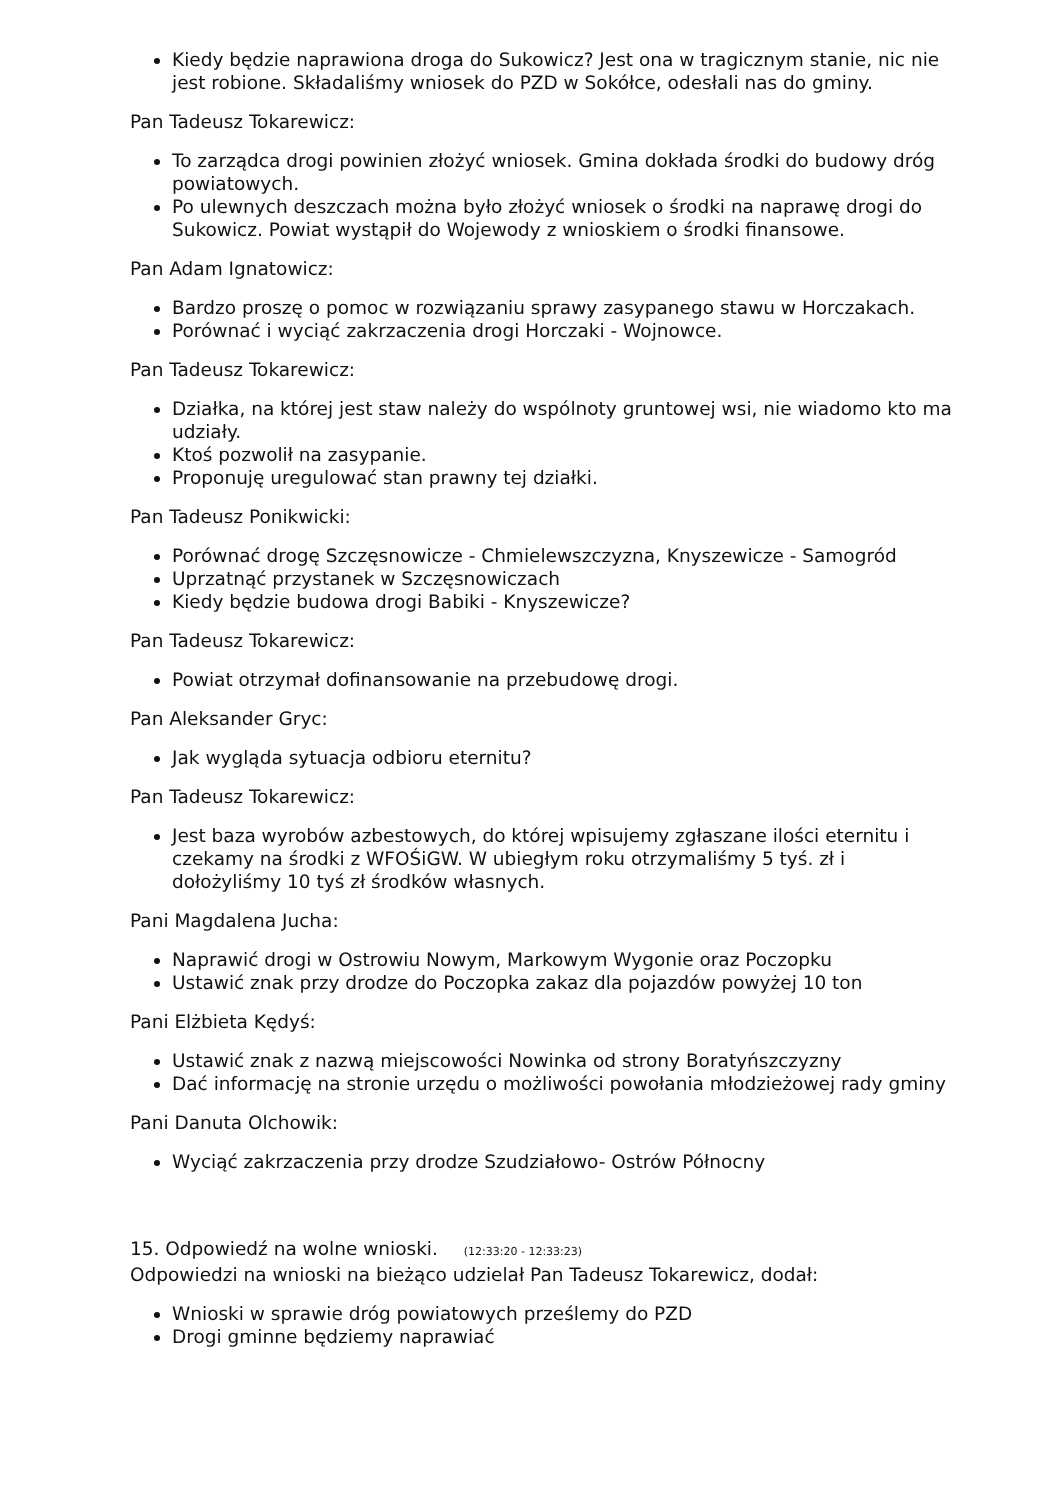Kiedy będzie naprawiona droga do Sukowicz? Jest ona w tragicznym stanie, nic nie jest robione. Składaliśmy wniosek do PZD w Sokółce, odesłali nas do gminy.
Pan Tadeusz Tokarewicz:
To zarządca drogi powinien złożyć wniosek. Gmina dokłada środki do budowy dróg powiatowych.
Po ulewnych deszczach można było złożyć wniosek o środki na naprawę drogi do Sukowicz. Powiat wystąpił do Wojewody z wnioskiem o środki finansowe.
Pan Adam Ignatowicz:
Bardzo proszę o pomoc w rozwiązaniu sprawy zasypanego stawu w Horczakach.
Porównać i wyciąć zakrzaczenia drogi Horczaki - Wojnowce.
Pan Tadeusz Tokarewicz:
Działka, na której jest staw należy do wspólnoty gruntowej wsi, nie wiadomo kto ma udziały.
Ktoś pozwolił na zasypanie.
Proponuję uregulować stan prawny tej działki.
Pan Tadeusz Ponikwicki:
Porównać drogę Szczęsnowicze - Chmielewszczyzna, Knyszewicze - Samogród
Uprzatnąć przystanek w Szczęsnowiczach
Kiedy będzie budowa drogi Babiki - Knyszewicze?
Pan Tadeusz Tokarewicz:
Powiat otrzymał dofinansowanie na przebudowę drogi.
Pan Aleksander Gryc:
Jak wygląda sytuacja odbioru eternitu?
Pan Tadeusz Tokarewicz:
Jest baza wyrobów azbestowych, do której wpisujemy zgłaszane ilości eternitu i czekamy na środki z WFOŚiGW. W ubiegłym roku otrzymaliśmy 5 tyś. zł i dołożyliśmy 10 tyś zł środków własnych.
Pani Magdalena Jucha:
Naprawić drogi w Ostrowiu Nowym, Markowym Wygonie oraz Poczopku
Ustawić znak przy drodze do Poczopka zakaz dla pojazdów powyżej 10 ton
Pani Elżbieta Kędyś:
Ustawić znak z nazwą miejscowości Nowinka od strony Boratyńszczyzny
Dać informację na stronie urzędu o możliwości powołania młodzieżowej rady gminy
Pani Danuta Olchowik:
Wyciąć zakrzaczenia przy drodze Szudziałowo- Ostrów Północny
15. Odpowiedź na wolne wnioski. (12:33:20 - 12:33:23)
Odpowiedzi na wnioski na bieżąco udzielał Pan Tadeusz Tokarewicz, dodał:
Wnioski w sprawie dróg powiatowych prześlemy do PZD
Drogi gminne będziemy naprawiać